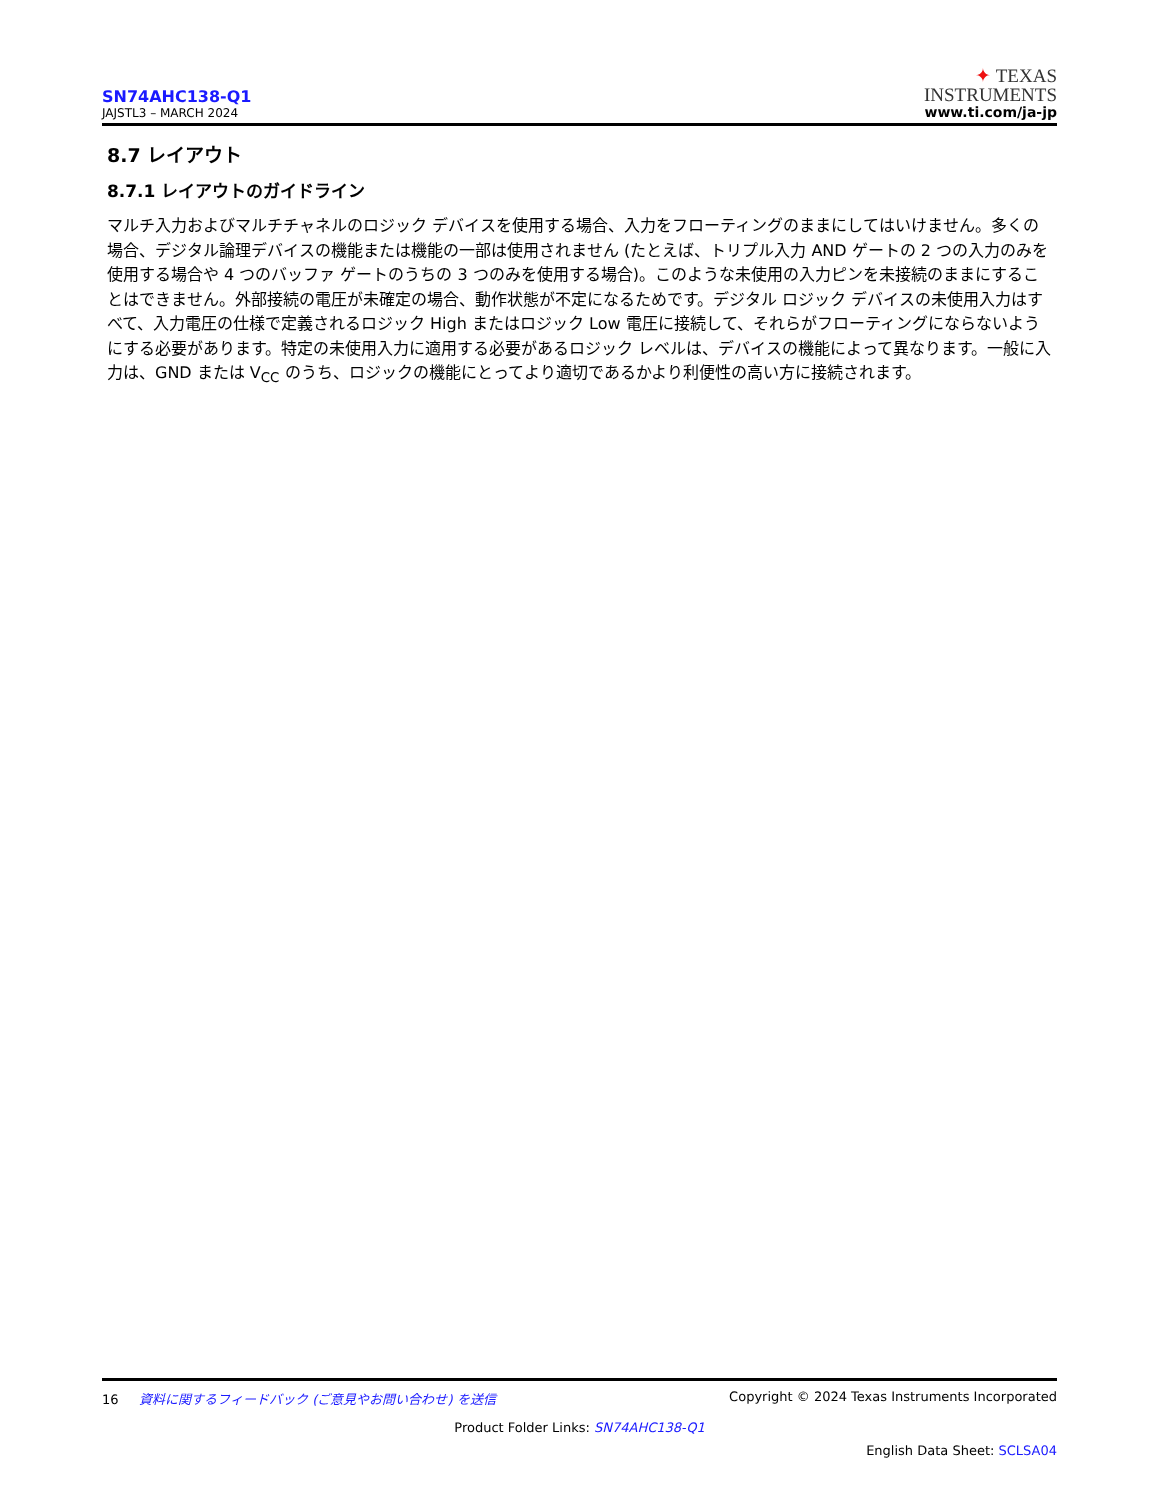SN74AHC138-Q1
JAJSTL3 – MARCH 2024
✦ TEXAS
INSTRUMENTS
www.ti.com/ja-jp
8.7 レイアウト
8.7.1 レイアウトのガイドライン
マルチ入力およびマルチチャネルのロジック デバイスを使用する場合、入力をフローティングのままにしてはいけません。多くの場合、デジタル論理デバイスの機能または機能の一部は使用されません (たとえば、トリプル入力 AND ゲートの 2 つの入力のみを使用する場合や 4 つのバッファ ゲートのうちの 3 つのみを使用する場合)。このような未使用の入力ピンを未接続のままにすることはできません。外部接続の電圧が未確定の場合、動作状態が不定になるためです。デジタル ロジック デバイスの未使用入力はすべて、入力電圧の仕様で定義されるロジック High またはロジック Low 電圧に接続して、それらがフローティングにならないようにする必要があります。特定の未使用入力に適用する必要があるロジック レベルは、デバイスの機能によって異なります。一般に入力は、GND または V<sub>CC</sub> のうち、ロジックの機能にとってより適切であるかより利便性の高い方に接続されます。
16 資料に関するフィードバック (ご意見やお問い合わせ) を送信
Copyright © 2024 Texas Instruments Incorporated
Product Folder Links: SN74AHC138-Q1
English Data Sheet: SCLSA04